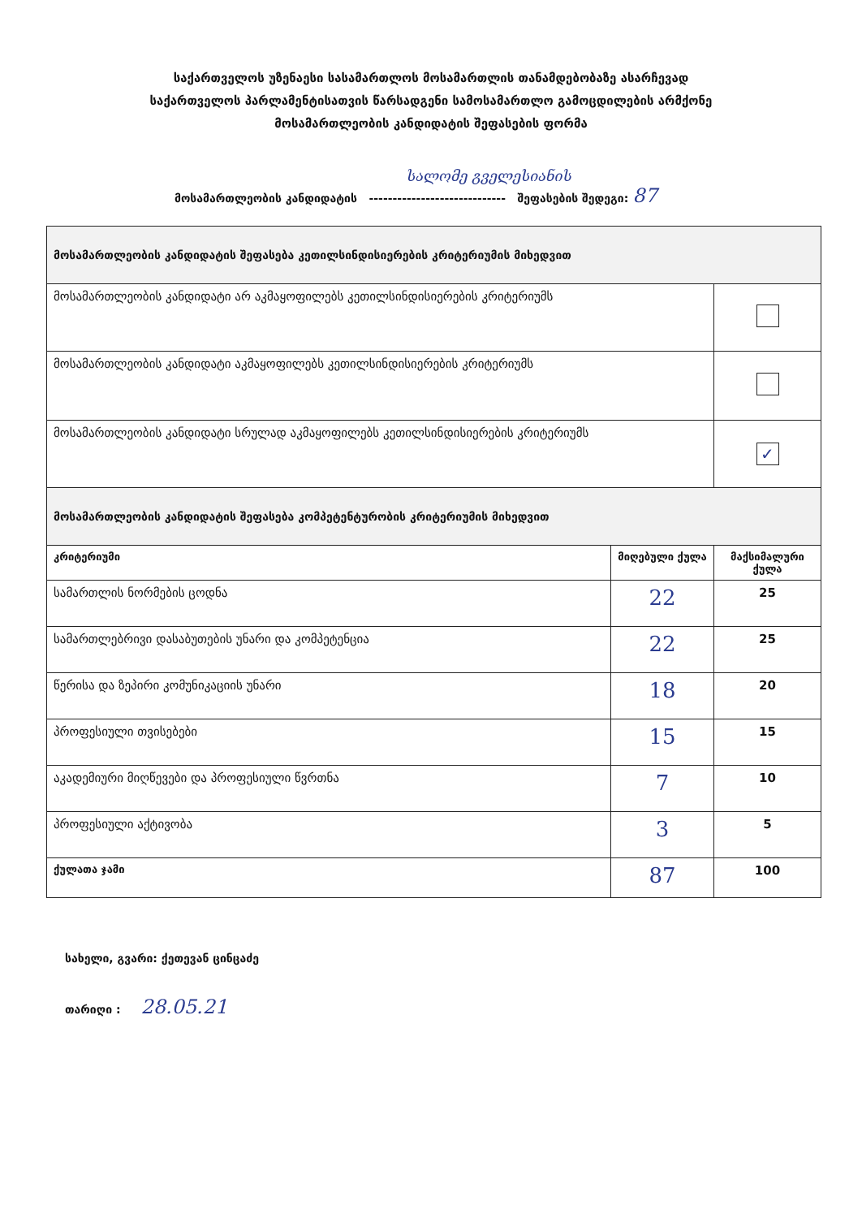საქართველოს უზენაესი სასამართლოს მოსამართლის თანამდებობაზე ასარჩევად
საქართველოს პარლამენტისათვის წარსადგენი სამოსამართლო გამოცდილების არმქონე
მოსამართლეობის კანდიდატის შეფასების ფორმა
სალომე გველესიანის
მოსამართლეობის კანდიდატის ----------------------------- შეფასების შედეგი: 87
| მოსამართლეობის კანდიდატის შეფასება კეთილსინდისიერების კრიტერიუმის მიხედვით | | |
| მოსამართლეობის კანდიდატი არ აკმაყოფილებს კეთილსინდისიერების კრიტერიუმს | | |
| მოსამართლეობის კანდიდატი აკმაყოფილებს კეთილსინდისიერების კრიტერიუმს | | |
| მოსამართლეობის კანდიდატი სრულად აკმაყოფილებს კეთილსინდისიერების კრიტერიუმს | | ✓ |
| მოსამართლეობის კანდიდატის შეფასება კომპეტენტურობის კრიტერიუმის მიხედვით | | |
| კრიტერიუმი | მიღებული ქულა | მაქსიმალური ქულა |
| სამართლის ნორმების ცოდნა | 22 | 25 |
| სამართლებრივი დასაბუთების უნარი და კომპეტენცია | 22 | 25 |
| წერისა და ზეპირი კომუნიკაციის უნარი | 18 | 20 |
| პროფესიული თვისებები | 15 | 15 |
| აკადემიური მიღწევები და პროფესიული წვრთნა | 7 | 10 |
| პროფესიული აქტივობა | 3 | 5 |
| ქულათა ჯამი | 87 | 100 |
სახელი, გვარი: ქეთევან ცინცაძე
თარიღი : 28.05.21